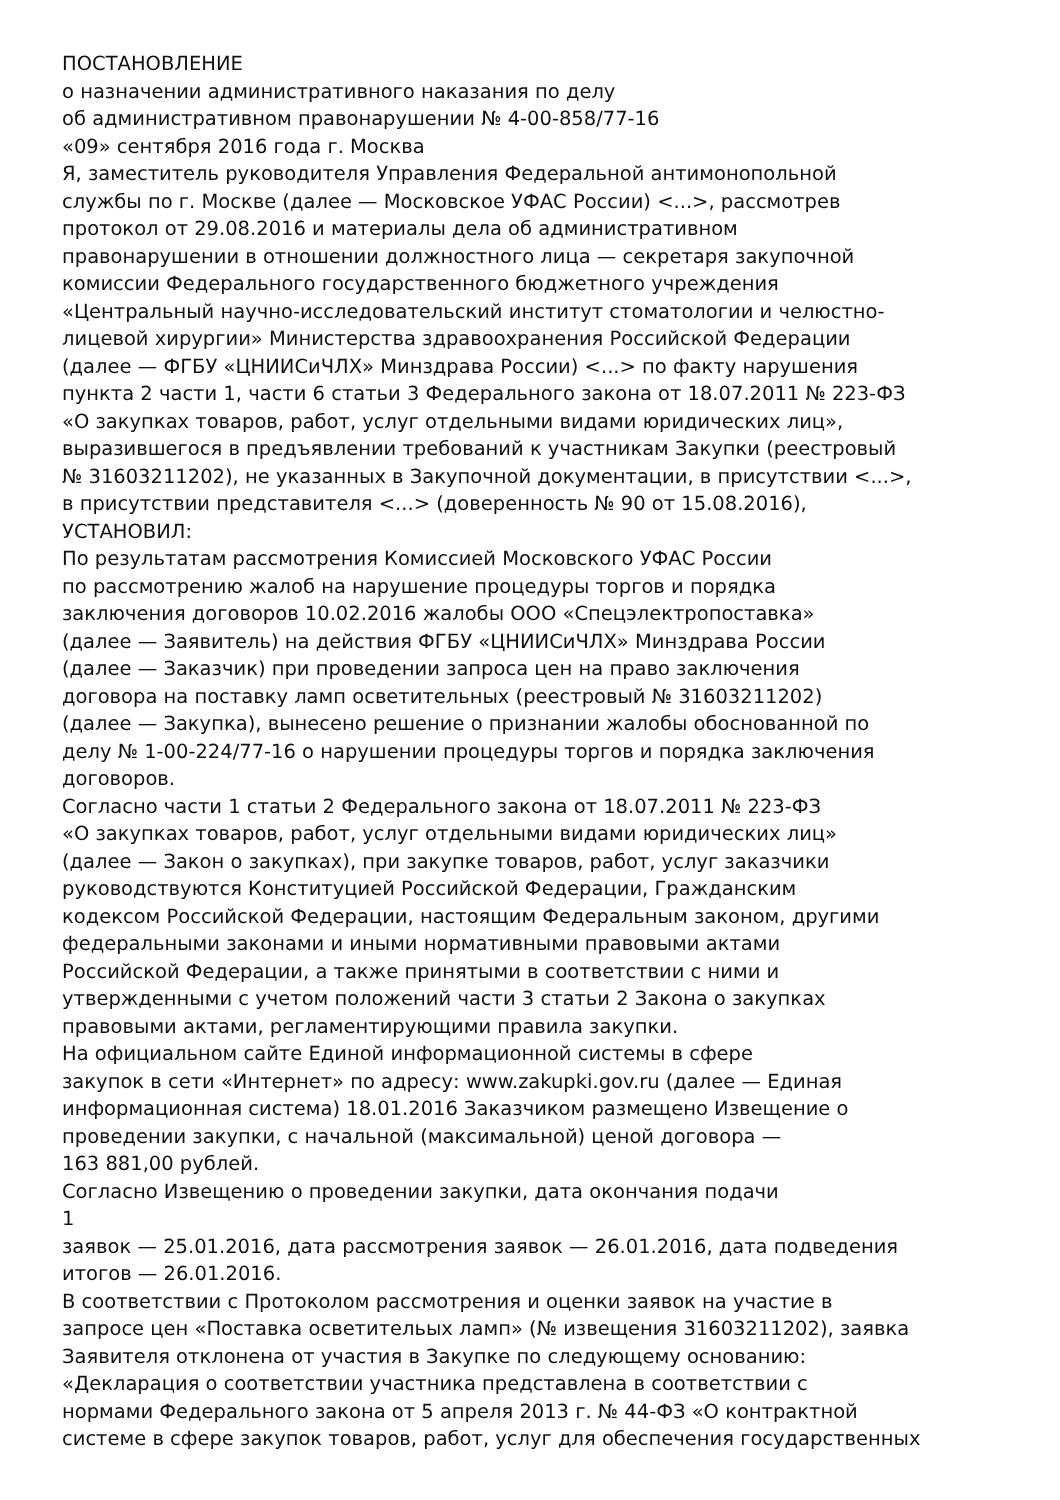ПОСТАНОВЛЕНИЕ
о назначении административного наказания по делу
об административном правонарушении № 4-00-858/77-16
«09» сентября 2016 года г. Москва
Я, заместитель руководителя Управления Федеральной антимонопольной
службы по г. Москве (далее — Московское УФАС России) <...>, рассмотрев
протокол от 29.08.2016 и материалы дела об административном
правонарушении в отношении должностного лица — секретаря закупочной
комиссии Федерального государственного бюджетного учреждения
«Центральный научно-исследовательский институт стоматологии и челюстно-
лицевой хирургии» Министерства здравоохранения Российской Федерации
(далее — ФГБУ «ЦНИИСиЧЛХ» Минздрава России) <...> по факту нарушения
пункта 2 части 1, части 6 статьи 3 Федерального закона от 18.07.2011 № 223-ФЗ
«О закупках товаров, работ, услуг отдельными видами юридических лиц»,
выразившегося в предъявлении требований к участникам Закупки (реестровый
№ 31603211202), не указанных в Закупочной документации, в присутствии <...>,
в присутствии представителя <...> (доверенность № 90 от 15.08.2016),
УСТАНОВИЛ:
По результатам рассмотрения Комиссией Московского УФАС России
по рассмотрению жалоб на нарушение процедуры торгов и порядка
заключения договоров 10.02.2016 жалобы ООО «Спецэлектропоставка»
(далее — Заявитель) на действия ФГБУ «ЦНИИСиЧЛХ» Минздрава России
(далее — Заказчик) при проведении запроса цен на право заключения
договора на поставку ламп осветительных (реестровый № 31603211202)
(далее — Закупка), вынесено решение о признании жалобы обоснованной по
делу № 1-00-224/77-16 о нарушении процедуры торгов и порядка заключения
договоров.
Согласно части 1 статьи 2 Федерального закона от 18.07.2011 № 223-ФЗ
«О закупках товаров, работ, услуг отдельными видами юридических лиц»
(далее — Закон о закупках), при закупке товаров, работ, услуг заказчики
руководствуются Конституцией Российской Федерации, Гражданским
кодексом Российской Федерации, настоящим Федеральным законом, другими
федеральными законами и иными нормативными правовыми актами
Российской Федерации, а также принятыми в соответствии с ними и
утвержденными с учетом положений части 3 статьи 2 Закона о закупках
правовыми актами, регламентирующими правила закупки.
На официальном сайте Единой информационной системы в сфере
закупок в сети «Интернет» по адресу: www.zakupki.gov.ru (далее — Единая
информационная система) 18.01.2016 Заказчиком размещено Извещение о
проведении закупки, с начальной (максимальной) ценой договора —
163 881,00 рублей.
Согласно Извещению о проведении закупки, дата окончания подачи
1
заявок — 25.01.2016, дата рассмотрения заявок — 26.01.2016, дата подведения
итогов — 26.01.2016.
В соответствии с Протоколом рассмотрения и оценки заявок на участие в
запросе цен «Поставка осветительых ламп» (№ извещения 31603211202), заявка
Заявителя отклонена от участия в Закупке по следующему основанию:
«Декларация о соответствии участника представлена в соответствии с
нормами Федерального закона от 5 апреля 2013 г. № 44-ФЗ «О контрактной
системе в сфере закупок товаров, работ, услуг для обеспечения государственных